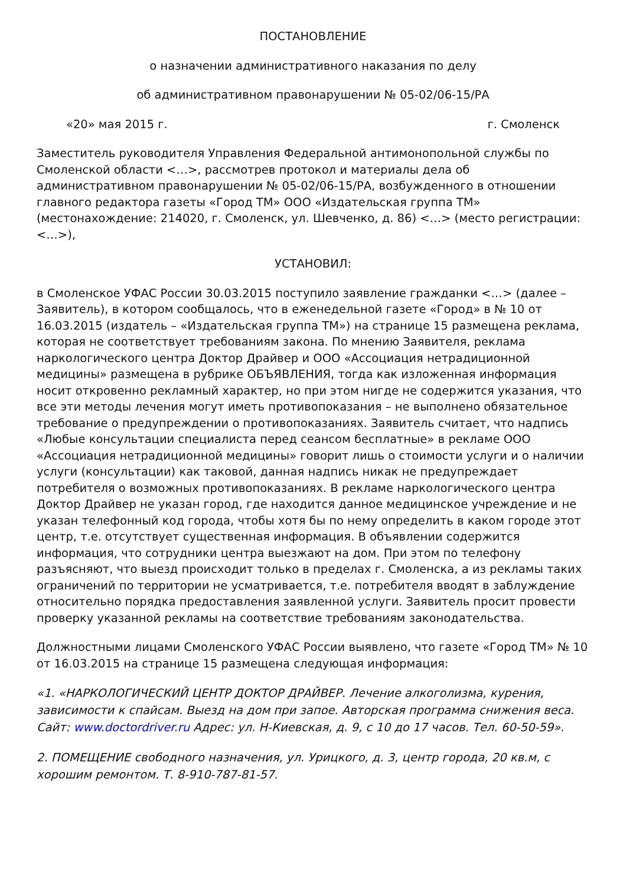ПОСТАНОВЛЕНИЕ
о назначении административного наказания по делу
об административном правонарушении № 05-02/06-15/РА
«20» мая 2015 г. г. Смоленск
Заместитель руководителя Управления Федеральной антимонопольной службы по Смоленской области <…>, рассмотрев протокол и материалы дела об административном правонарушении № 05-02/06-15/РА, возбужденного в отношении главного редактора газеты «Город ТМ» ООО «Издательская группа ТМ» (местонахождение: 214020, г. Смоленск, ул. Шевченко, д. 86) <…> (место регистрации: <…>),
УСТАНОВИЛ:
в Смоленское УФАС России 30.03.2015 поступило заявление гражданки <…> (далее – Заявитель), в котором сообщалось, что в еженедельной газете «Город» в № 10 от 16.03.2015 (издатель – «Издательская группа ТМ») на странице 15 размещена реклама, которая не соответствует требованиям закона. По мнению Заявителя, реклама наркологического центра Доктор Драйвер и ООО «Ассоциация нетрадиционной медицины» размещена в рубрике ОБЪЯВЛЕНИЯ, тогда как изложенная информация носит откровенно рекламный характер, но при этом нигде не содержится указания, что все эти методы лечения могут иметь противопоказания – не выполнено обязательное требование о предупреждении о противопоказаниях. Заявитель считает, что надпись «Любые консультации специалиста перед сеансом бесплатные» в рекламе ООО «Ассоциация нетрадиционной медицины» говорит лишь о стоимости услуги и о наличии услуги (консультации) как таковой, данная надпись никак не предупреждает потребителя о возможных противопоказаниях. В рекламе наркологического центра Доктор Драйвер не указан город, где находится данное медицинское учреждение и не указан телефонный код города, чтобы хотя бы по нему определить в каком городе этот центр, т.е. отсутствует существенная информация. В объявлении содержится информация, что сотрудники центра выезжают на дом. При этом по телефону разъясняют, что выезд происходит только в пределах г. Смоленска, а из рекламы таких ограничений по территории не усматривается, т.е. потребителя вводят в заблуждение относительно порядка предоставления заявленной услуги. Заявитель просит провести проверку указанной рекламы на соответствие требованиям законодательства.
Должностными лицами Смоленского УФАС России выявлено, что газете «Город ТМ» № 10 от 16.03.2015 на странице 15 размещена следующая информация:
«1. «НАРКОЛОГИЧЕСКИЙ ЦЕНТР ДОКТОР ДРАЙВЕР. Лечение алкоголизма, курения, зависимости к спайсам. Выезд на дом при запое. Авторская программа снижения веса. Сайт: www.doctordriver.ru Адрес: ул. Н-Киевская, д. 9, с 10 до 17 часов. Тел. 60-50-59».
2. ПОМЕЩЕНИЕ свободного назначения, ул. Урицкого, д. 3, центр города, 20 кв.м, с хорошим ремонтом. Т. 8-910-787-81-57.